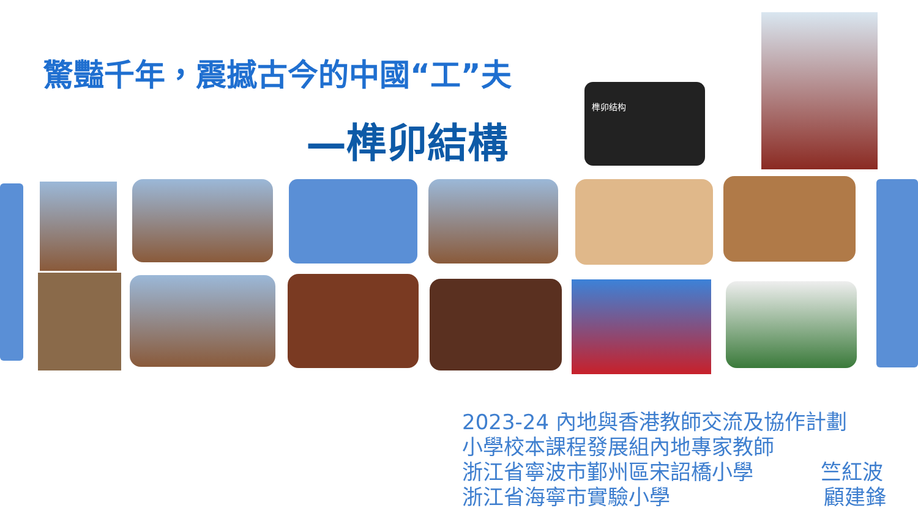驚豔千年，震撼古今的中國“工”夫
—榫卯結構
榫卯结构
2023-24 內地與香港教師交流及協作計劃
小學校本課程發展組內地專家教師
浙江省寧波市鄞州區宋詔橋小學 竺紅波
浙江省海寧市實驗小學 顧建鋒